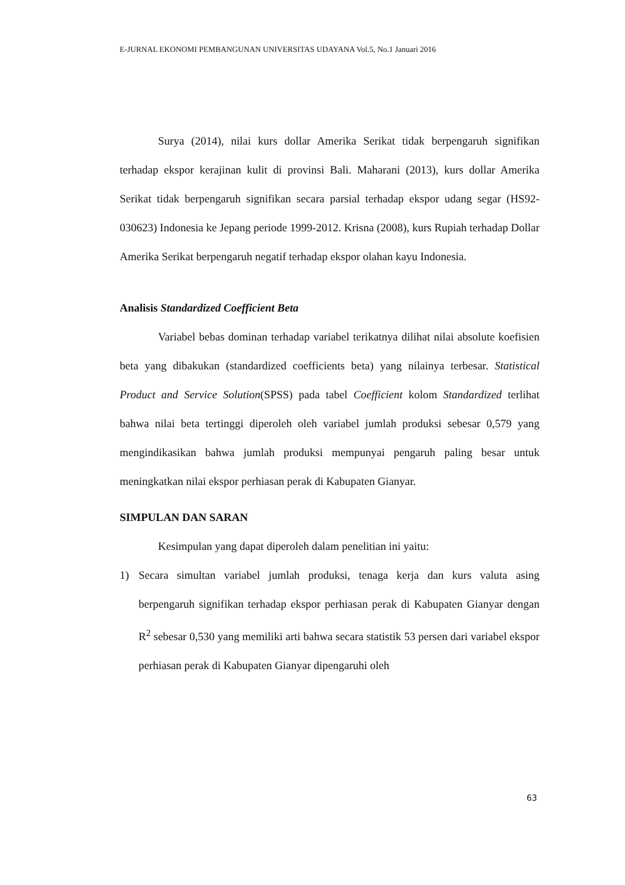E-JURNAL EKONOMI PEMBANGUNAN UNIVERSITAS UDAYANA Vol.5, No.1 Januari 2016
Surya (2014), nilai kurs dollar Amerika Serikat tidak berpengaruh signifikan terhadap ekspor kerajinan kulit di provinsi Bali. Maharani (2013), kurs dollar Amerika Serikat tidak berpengaruh signifikan secara parsial terhadap ekspor udang segar (HS92-030623) Indonesia ke Jepang periode 1999-2012. Krisna (2008), kurs Rupiah terhadap Dollar Amerika Serikat berpengaruh negatif terhadap ekspor olahan kayu Indonesia.
Analisis Standardized Coefficient Beta
Variabel bebas dominan terhadap variabel terikatnya dilihat nilai absolute koefisien beta yang dibakukan (standardized coefficients beta) yang nilainya terbesar. Statistical Product and Service Solution(SPSS) pada tabel Coefficient kolom Standardized terlihat bahwa nilai beta tertinggi diperoleh oleh variabel jumlah produksi sebesar 0,579 yang mengindikasikan bahwa jumlah produksi mempunyai pengaruh paling besar untuk meningkatkan nilai ekspor perhiasan perak di Kabupaten Gianyar.
SIMPULAN DAN SARAN
Kesimpulan yang dapat diperoleh dalam penelitian ini yaitu:
1) Secara simultan variabel jumlah produksi, tenaga kerja dan kurs valuta asing berpengaruh signifikan terhadap ekspor perhiasan perak di Kabupaten Gianyar dengan R<sup>2</sup> sebesar 0,530 yang memiliki arti bahwa secara statistik 53 persen dari variabel ekspor perhiasan perak di Kabupaten Gianyar dipengaruhi oleh
63